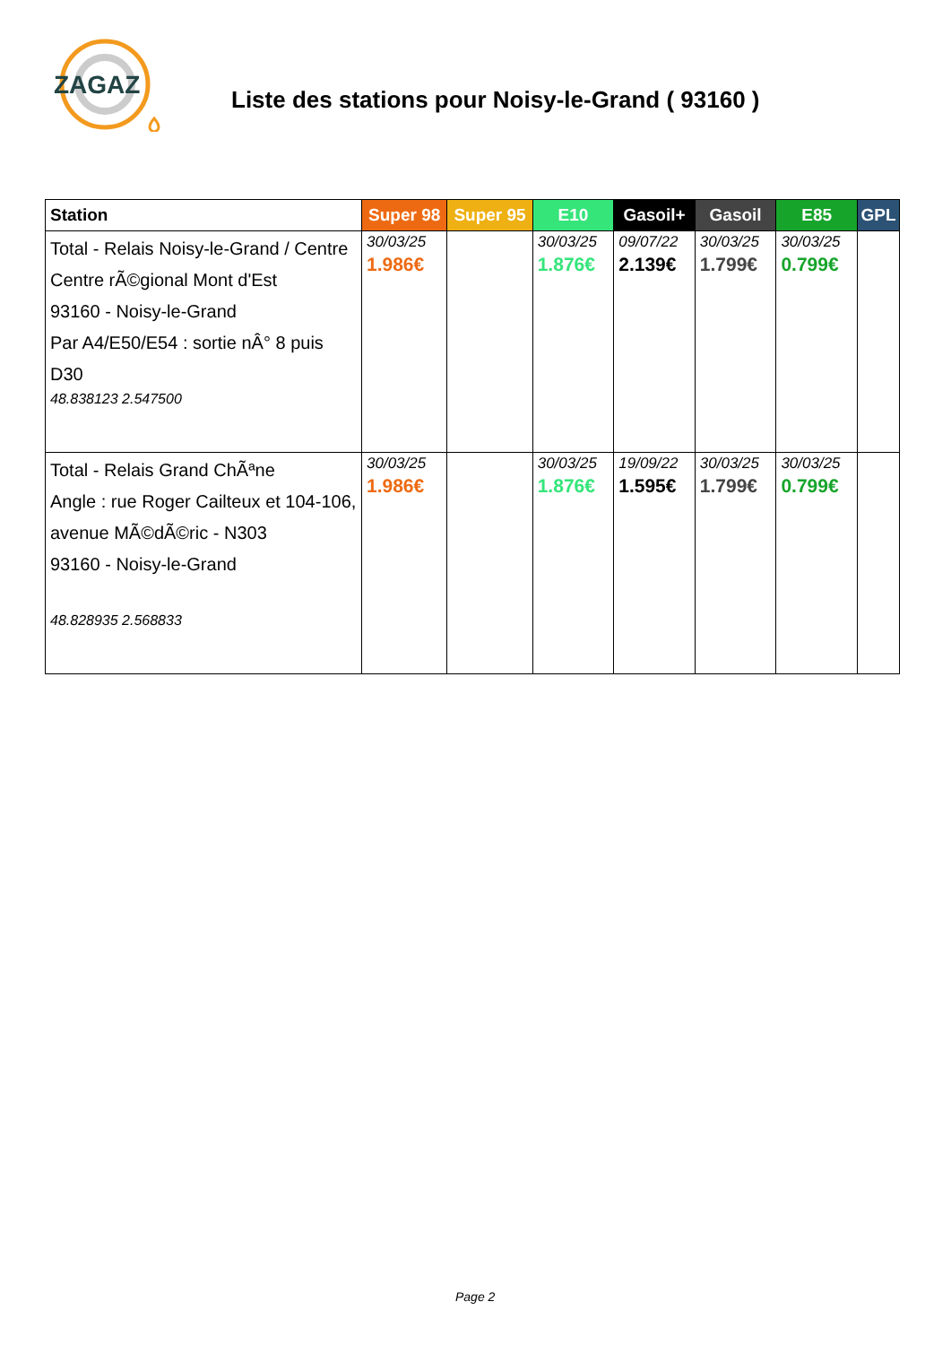ZAGAZ
Liste des stations pour Noisy-le-Grand ( 93160 )
| Station | Super 98 | Super 95 | E10 | Gasoil+ | Gasoil | E85 | GPL |
| --- | --- | --- | --- | --- | --- | --- | --- |
| Total - Relais Noisy-le-Grand / Centre Centre rÃ©gional Mont d'Est 93160 - Noisy-le-Grand Par A4/E50/E54 : sortie nÂ° 8 puis D30 48.838123 2.547500 | 30/03/25 1.986€ | | 30/03/25 1.876€ | 09/07/22 2.139€ | 30/03/25 1.799€ | 30/03/25 0.799€ | |
| Total - Relais Grand ChÃªne Angle : rue Roger Cailteux et 104-106, avenue MÃ©dÃ©ric - N303 93160 - Noisy-le-Grand 48.828935 2.568833 | 30/03/25 1.986€ | | 30/03/25 1.876€ | 19/09/22 1.595€ | 30/03/25 1.799€ | 30/03/25 0.799€ | |
Page 2